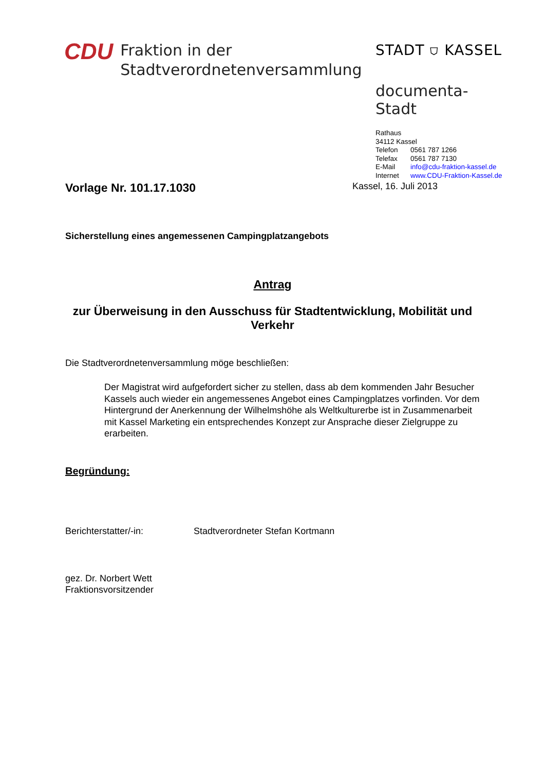CDU
Fraktion in der
Stadtverordnetenversammlung
STADT ⛉ KASSEL
documenta-Stadt
Rathaus
34112 Kassel
Telefon 0561 787 1266
Telefax 0561 787 7130
E-Mail info@cdu-fraktion-kassel.de
Internet www.CDU-Fraktion-Kassel.de
Vorlage Nr. 101.17.1030
Kassel, 16. Juli 2013
Sicherstellung eines angemessenen Campingplatzangebots
Antrag
zur Überweisung in den Ausschuss für Stadtentwicklung, Mobilität und Verkehr
Die Stadtverordnetenversammlung möge beschließen:
Der Magistrat wird aufgefordert sicher zu stellen, dass ab dem kommenden Jahr Besucher Kassels auch wieder ein angemessenes Angebot eines Campingplatzes vorfinden. Vor dem Hintergrund der Anerkennung der Wilhelmshöhe als Weltkulturerbe ist in Zusammenarbeit mit Kassel Marketing ein entsprechendes Konzept zur Ansprache dieser Zielgruppe zu erarbeiten.
Begründung:
Berichterstatter/-in: Stadtverordneter Stefan Kortmann
gez. Dr. Norbert Wett
Fraktionsvorsitzender